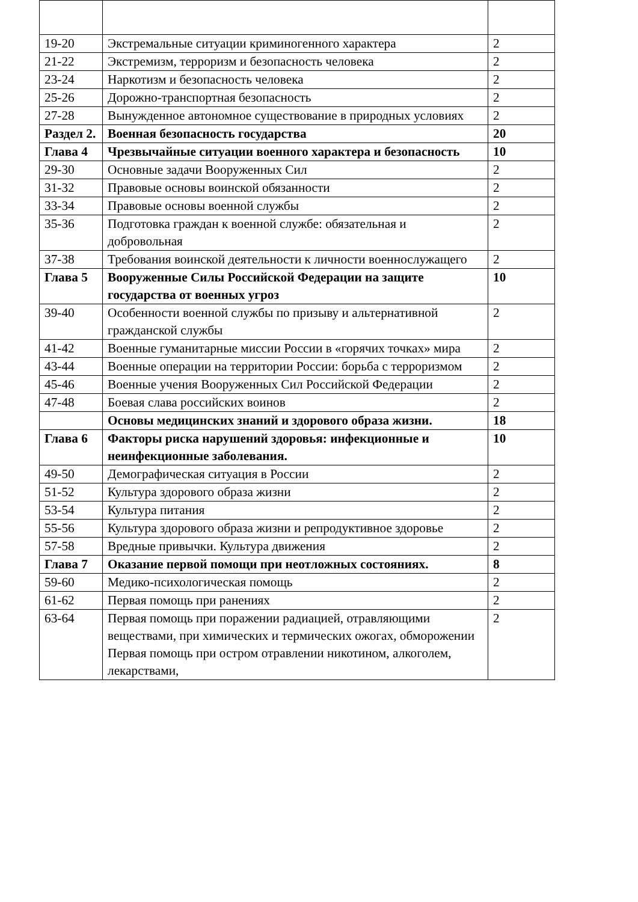| 19-20 | Экстремальные ситуации криминогенного характера | 2 |
| 21-22 | Экстремизм, терроризм и безопасность человека | 2 |
| 23-24 | Наркотизм и безопасность человека | 2 |
| 25-26 | Дорожно-транспортная безопасность | 2 |
| 27-28 | Вынужденное автономное существование в природных условиях | 2 |
| Раздел 2. | Военная безопасность государства | 20 |
| Глава 4 | Чрезвычайные ситуации военного характера и безопасность | 10 |
| 29-30 | Основные задачи Вооруженных Сил | 2 |
| 31-32 | Правовые основы воинской обязанности | 2 |
| 33-34 | Правовые основы военной службы | 2 |
| 35-36 | Подготовка граждан к военной службе: обязательная и добровольная | 2 |
| 37-38 | Требования воинской деятельности к личности военнослужащего | 2 |
| Глава 5 | Вооруженные Силы Российской Федерации на защите государства от военных угроз | 10 |
| 39-40 | Особенности военной службы по призыву и альтернативной гражданской службы | 2 |
| 41-42 | Военные гуманитарные миссии России в «горячих точках» мира | 2 |
| 43-44 | Военные операции на территории России: борьба с терроризмом | 2 |
| 45-46 | Военные учения Вооруженных Сил Российской Федерации | 2 |
| 47-48 | Боевая слава российских воинов | 2 |
| | Основы медицинских знаний и здорового образа жизни. | 18 |
| Глава 6 | Факторы риска нарушений здоровья: инфекционные и неинфекционные заболевания. | 10 |
| 49-50 | Демографическая ситуация в России | 2 |
| 51-52 | Культура здорового образа жизни | 2 |
| 53-54 | Культура питания | 2 |
| 55-56 | Культура здорового образа жизни и репродуктивное здоровье | 2 |
| 57-58 | Вредные привычки. Культура движения | 2 |
| Глава 7 | Оказание первой помощи при неотложных состояниях. | 8 |
| 59-60 | Медико-психологическая помощь | 2 |
| 61-62 | Первая помощь при ранениях | 2 |
| 63-64 | Первая помощь при поражении радиацией, отравляющими веществами, при химических и термических ожогах, обморожении Первая помощь при остром отравлении никотином, алкоголем, лекарствами, | 2 |